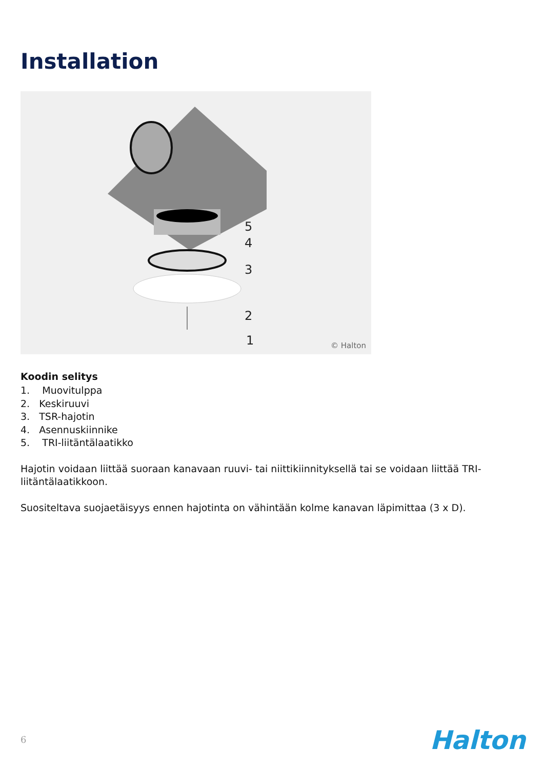Installation
5
4
3
2
1 © Halton
Koodin selitys
1. Muovitulppa
2. Keskiruuvi
3. TSR-hajotin
4. Asennuskiinnike
5. TRI-liitäntälaatikko
Hajotin voidaan liittää suoraan kanavaan ruuvi- tai niittikiinnityksellä tai se voidaan liittää TRI-liitäntälaatikkoon.
Suositeltava suojaetäisyys ennen hajotinta on vähintään kolme kanavan läpimittaa (3 x D).
6 Halton